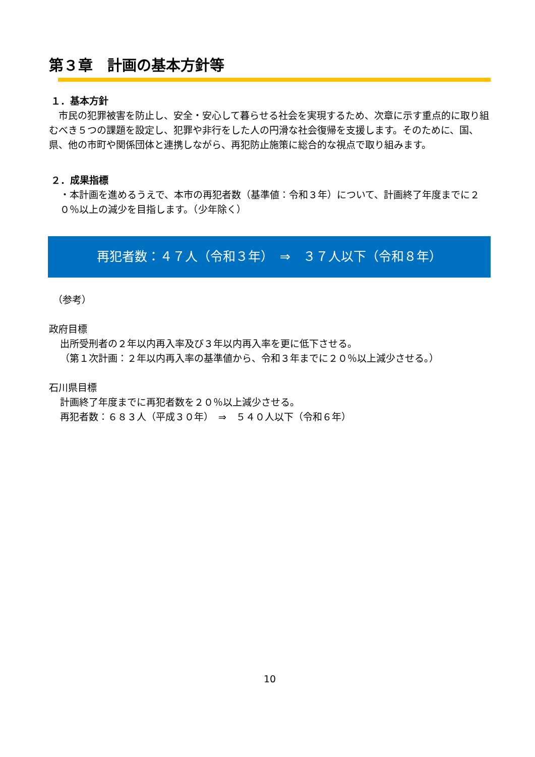第３章　計画の基本方針等
１．基本方針
　市民の犯罪被害を防止し、安全・安心して暮らせる社会を実現するため、次章に示す重点的に取り組むべき５つの課題を設定し、犯罪や非行をした人の円滑な社会復帰を支援します。そのために、国、県、他の市町や関係団体と連携しながら、再犯防止施策に総合的な視点で取り組みます。
２．成果指標
・本計画を進めるうえで、本市の再犯者数（基準値：令和３年）について、計画終了年度までに２０％以上の減少を目指します。（少年除く）
再犯者数：４７人（令和３年）　⇒　３７人以下（令和８年）
（参考）
政府目標
出所受刑者の２年以内再入率及び３年以内再入率を更に低下させる。
（第１次計画：２年以内再入率の基準値から、令和３年までに２０％以上減少させる。）
石川県目標
計画終了年度までに再犯者数を２０％以上減少させる。
再犯者数：６８３人（平成３０年）　⇒　５４０人以下（令和６年）
10